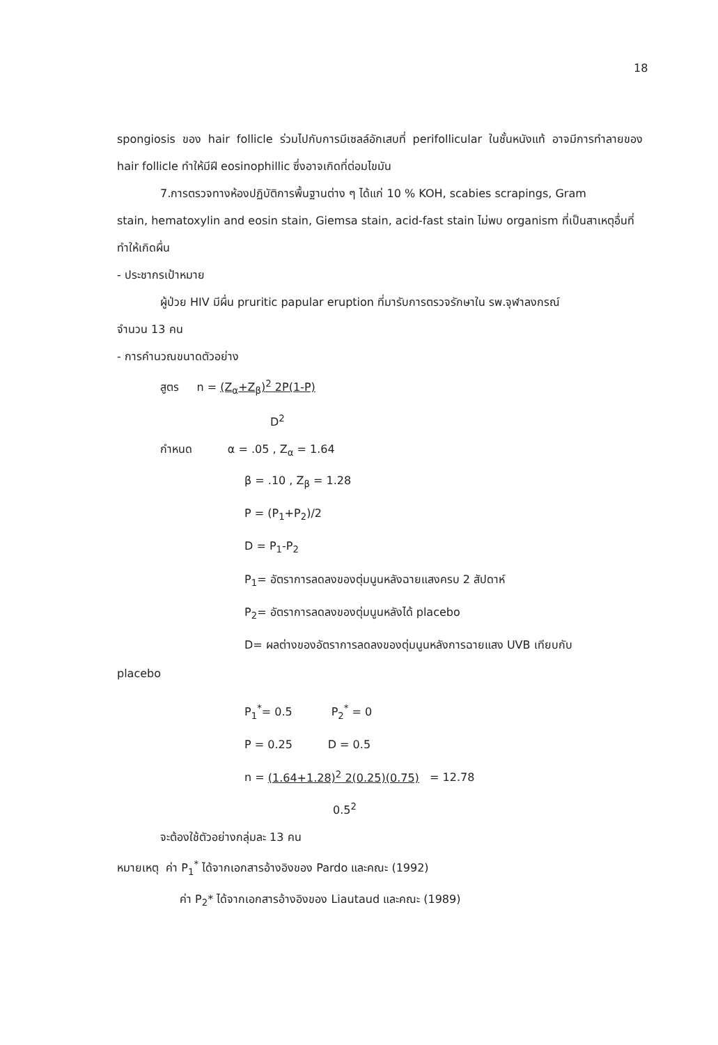18
spongiosis ของ hair follicle ร่วมไปกับการมีเซลล์อักเสบที่ perifollicular ในชั้นหนังแท้ อาจมีการทำลายของ hair follicle ทำให้มีฝี eosinophillic ซึ่งอาจเกิดที่ต่อมไขมัน
7.การตรวจทางห้องปฏิบัติการพื้นฐานต่าง ๆ ได้แก่ 10 % KOH, scabies scrapings, Gram
stain, hematoxylin and eosin stain, Giemsa stain, acid-fast stain ไม่พบ organism ที่เป็นสาเหตุอื่นที่ทำให้เกิดผื่น
- ประชากรเป้าหมาย
ผู้ป่วย HIV มีผื่น pruritic papular eruption ที่มารับการตรวจรักษาใน รพ.จุฬาลงกรณ์
จำนวน 13 คน
- การคำนวณขนาดตัวอย่าง
สูตร n = (Z<sub>α</sub>+Z<sub>β</sub>)<sup>2</sup> 2P(1-P)
D<sup>2</sup>
กำหนด α = .05 , Z<sub>α</sub> = 1.64
β = .10 , Z<sub>β</sub> = 1.28
P = (P<sub>1</sub>+P<sub>2</sub>)/2
D = P<sub>1</sub>-P<sub>2</sub>
P<sub>1</sub>= อัตราการลดลงของตุ่มนูนหลังฉายแสงครบ 2 สัปดาห์
P<sub>2</sub>= อัตราการลดลงของตุ่มนูนหลังได้ placebo
D= ผลต่างของอัตราการลดลงของตุ่มนูนหลังการฉายแสง UVB เทียบกับ
placebo
P<sub>1</sub><sup>*</sup>= 0.5 P<sub>2</sub><sup>*</sup> = 0
P = 0.25 D = 0.5
n = (1.64+1.28)<sup>2</sup> 2(0.25)(0.75) = 12.78
0.5<sup>2</sup>
จะต้องใช้ตัวอย่างกลุ่มละ 13 คน
หมายเหตุ ค่า P<sub>1</sub><sup>*</sup> ได้จากเอกสารอ้างอิงของ Pardo และคณะ (1992)
ค่า P<sub>2</sub>* ได้จากเอกสารอ้างอิงของ Liautaud และคณะ (1989)